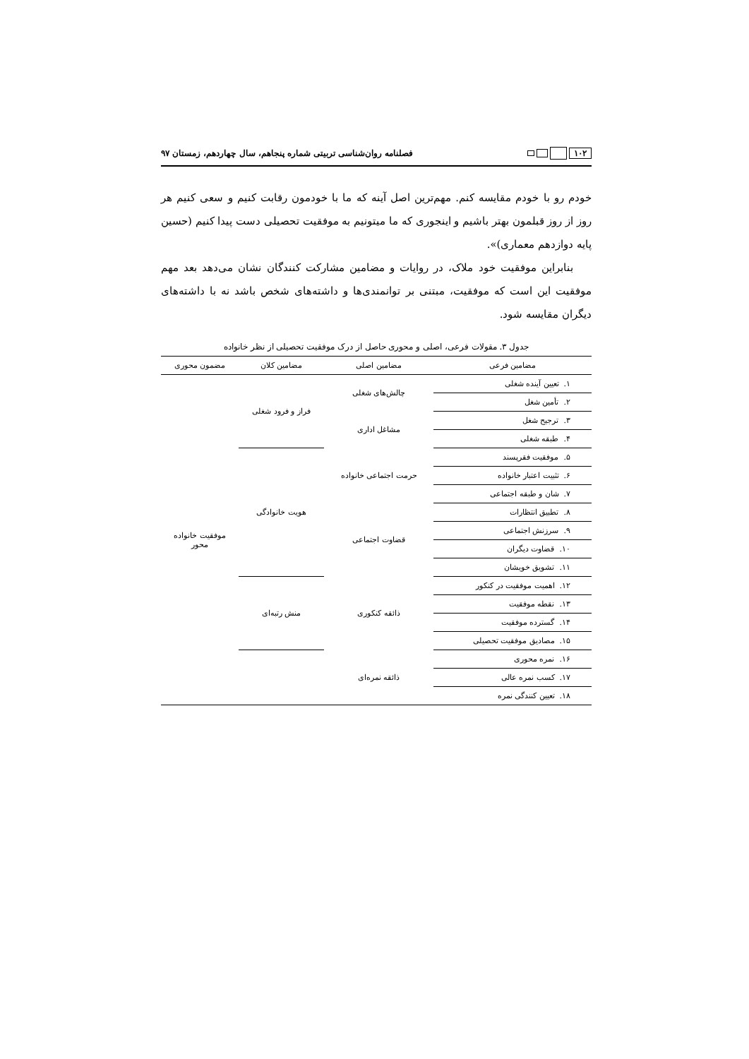۱۰۲
فصلنامه روان‌شناسی تربیتی شماره پنجاهم، سال چهاردهم، زمستان ۹۷
خودم رو با خودم مقایسه کنم. مهم‌ترین اصل آینه که ما با خودمون رقابت کنیم و سعی کنیم هر روز از روز قبلمون بهتر باشیم و اینجوری که ما میتونیم به موفقیت تحصیلی دست پیدا کنیم (حسین پایه دوازدهم معماری)».
بنابراین موفقیت خود ملاک، در روایات و مضامین مشارکت کنندگان نشان می‌دهد بعد مهم موفقیت این است که موفقیت، مبتنی بر توانمندی‌ها و داشته‌های شخص باشد نه با داشته‌های دیگران مقایسه شود.
جدول ۳. مقولات فرعی، اصلی و محوری حاصل از درک موفقیت تحصیلی از نظر خانواده
| مضامین فرعی | مضامین اصلی | مضامین کلان | مضمون محوری |
| --- | --- | --- | --- |
| ۱. تعیین آینده شغلی | چالش‌های شغلی | فراز و فرود شغلی | موفقیت خانواده محور |
| ۲. تأمین شغل | | | |
| ۳. ترجیح شغل | مشاغل اداری | | |
| ۴. طبقه شغلی | | | |
| ۵. موفقیت فقرپسند | حرمت اجتماعی خانواده | هویت خانوادگی | |
| ۶. تثبیت اعتبار خانواده | | | |
| ۷. شان و طبقه اجتماعی | | | |
| ۸. تطبیق انتظارات | قضاوت اجتماعی | | |
| ۹. سرزنش اجتماعی | | | |
| ۱۰. قضاوت دیگران | | | |
| ۱۱. تشویق خویشان | | | |
| ۱۲. اهمیت موفقیت در کنکور | ذائقه کنکوری | منش رتبه‌ای | |
| ۱۳. نقطه موفقیت | | | |
| ۱۴. گسترده موفقیت | | | |
| ۱۵. مصادیق موفقیت تحصیلی | | | |
| ۱۶. نمره محوری | ذائقه نمره‌ای | | |
| ۱۷. کسب نمره عالی | | | |
| ۱۸. تعیین کنندگی نمره | | | |